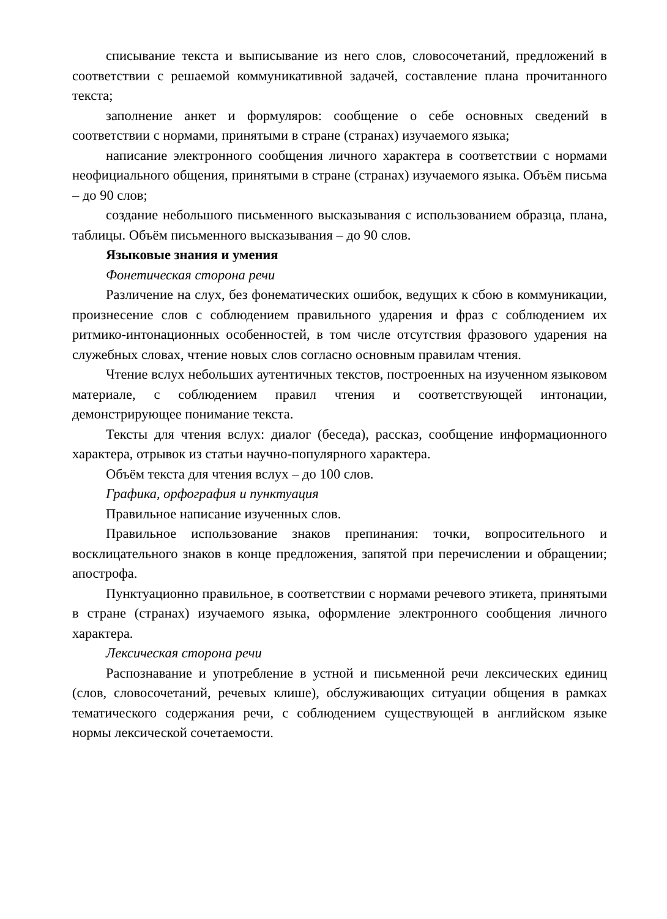списывание текста и выписывание из него слов, словосочетаний, предложений в соответствии с решаемой коммуникативной задачей, составление плана прочитанного текста;
заполнение анкет и формуляров: сообщение о себе основных сведений в соответствии с нормами, принятыми в стране (странах) изучаемого языка;
написание электронного сообщения личного характера в соответствии с нормами неофициального общения, принятыми в стране (странах) изучаемого языка. Объём письма – до 90 слов;
создание небольшого письменного высказывания с использованием образца, плана, таблицы. Объём письменного высказывания – до 90 слов.
Языковые знания и умения
Фонетическая сторона речи
Различение на слух, без фонематических ошибок, ведущих к сбою в коммуникации, произнесение слов с соблюдением правильного ударения и фраз с соблюдением их ритмико-интонационных особенностей, в том числе отсутствия фразового ударения на служебных словах, чтение новых слов согласно основным правилам чтения.
Чтение вслух небольших аутентичных текстов, построенных на изученном языковом материале, с соблюдением правил чтения и соответствующей интонации, демонстрирующее понимание текста.
Тексты для чтения вслух: диалог (беседа), рассказ, сообщение информационного характера, отрывок из статьи научно-популярного характера.
Объём текста для чтения вслух – до 100 слов.
Графика, орфография и пунктуация
Правильное написание изученных слов.
Правильное использование знаков препинания: точки, вопросительного и восклицательного знаков в конце предложения, запятой при перечислении и обращении; апострофа.
Пунктуационно правильное, в соответствии с нормами речевого этикета, принятыми в стране (странах) изучаемого языка, оформление электронного сообщения личного характера.
Лексическая сторона речи
Распознавание и употребление в устной и письменной речи лексических единиц (слов, словосочетаний, речевых клише), обслуживающих ситуации общения в рамках тематического содержания речи, с соблюдением существующей в английском языке нормы лексической сочетаемости.